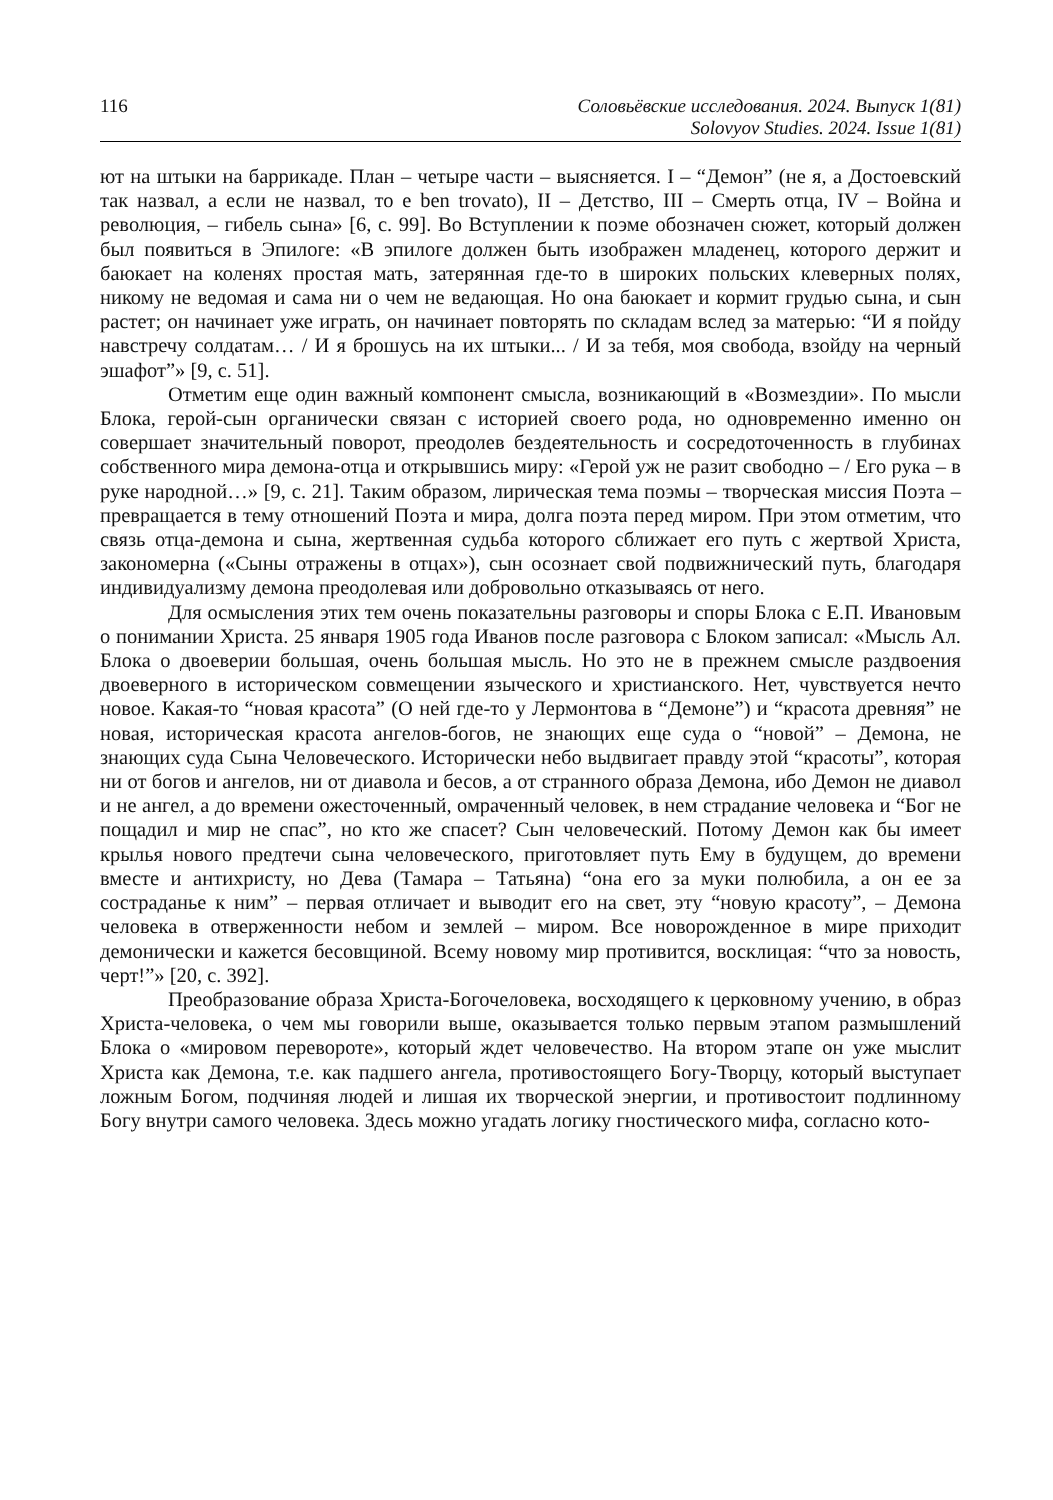116 Соловьёвские исследования. 2024. Выпуск 1(81)
Solovyov Studies. 2024. Issue 1(81)
ют на штыки на баррикаде. План – четыре части – выясняется. I – “Демон” (не я, а Достоевский так назвал, а если не назвал, то e ben trovato), II – Детство, III – Смерть отца, IV – Война и революция, – гибель сына» [6, с. 99]. Во Вступлении к поэме обозначен сюжет, который должен был появиться в Эпилоге: «В эпилоге должен быть изображен младенец, которого держит и баюкает на коленях простая мать, затерянная где-то в широких польских клеверных полях, никому не ведомая и сама ни о чем не ведающая. Но она баюкает и кормит грудью сына, и сын растет; он начинает уже играть, он начинает повторять по складам вслед за матерью: “И я пойду навстречу солдатам… / И я брошусь на их штыки... / И за тебя, моя свобода, взойду на черный эшафот”» [9, с. 51].
Отметим еще один важный компонент смысла, возникающий в «Возмездии». По мысли Блока, герой-сын органически связан с историей своего рода, но одновременно именно он совершает значительный поворот, преодолев бездеятельность и сосредоточенность в глубинах собственного мира демона-отца и открывшись миру: «Герой уж не разит свободно – / Его рука – в руке народной…» [9, с. 21]. Таким образом, лирическая тема поэмы – творческая миссия Поэта – превращается в тему отношений Поэта и мира, долга поэта перед миром. При этом отметим, что связь отца-демона и сына, жертвенная судьба которого сближает его путь с жертвой Христа, закономерна («Сыны отражены в отцах»), сын осознает свой подвижнический путь, благодаря индивидуализму демона преодолевая или добровольно отказываясь от него.
Для осмысления этих тем очень показательны разговоры и споры Блока с Е.П. Ивановым о понимании Христа. 25 января 1905 года Иванов после разговора с Блоком записал: «Мысль Ал. Блока о двоеверии большая, очень большая мысль. Но это не в прежнем смысле раздвоения двоеверного в историческом совмещении языческого и христианского. Нет, чувствуется нечто новое. Какая-то “новая красота” (О ней где-то у Лермонтова в “Демоне”) и “красота древняя” не новая, историческая красота ангелов-богов, не знающих еще суда о “новой” – Демона, не знающих суда Сына Человеческого. Исторически небо выдвигает правду этой “красоты”, которая ни от богов и ангелов, ни от диавола и бесов, а от странного образа Демона, ибо Демон не диавол и не ангел, а до времени ожесточенный, омраченный человек, в нем страдание человека и “Бог не пощадил и мир не спас”, но кто же спасет? Сын человеческий. Потому Демон как бы имеет крылья нового предтечи сына человеческого, приготовляет путь Ему в будущем, до времени вместе и антихристу, но Дева (Тамара – Татьяна) “она его за муки полюбила, а он ее за состраданье к ним” – первая отличает и выводит его на свет, эту “новую красоту”, – Демона человека в отверженности небом и землей – миром. Все новорожденное в мире приходит демонически и кажется бесовщиной. Всему новому мир противится, восклицая: “что за новость, черт!”» [20, с. 392].
Преобразование образа Христа-Богочеловека, восходящего к церковному учению, в образ Христа-человека, о чем мы говорили выше, оказывается только первым этапом размышлений Блока о «мировом перевороте», который ждет человечество. На втором этапе он уже мыслит Христа как Демона, т.е. как падшего ангела, противостоящего Богу-Творцу, который выступает ложным Богом, подчиняя людей и лишая их творческой энергии, и противостоит подлинному Богу внутри самого человека. Здесь можно угадать логику гностического мифа, согласно кото-